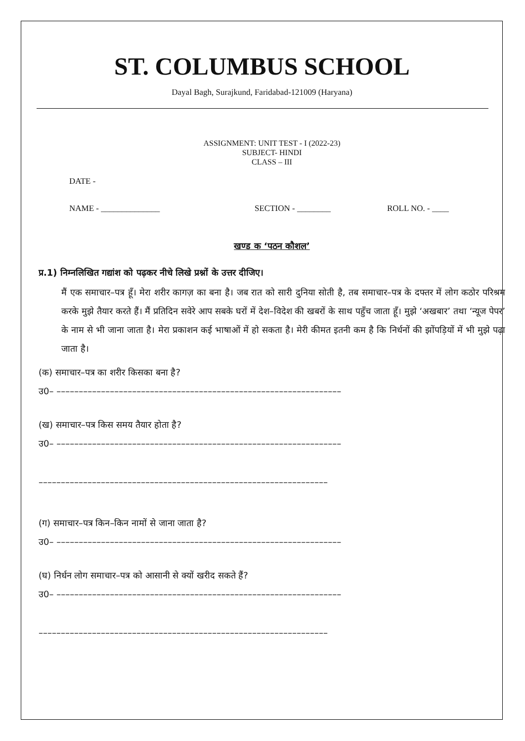ST. COLUMBUS SCHOOL
Dayal Bagh, Surajkund, Faridabad-121009 (Haryana)
ASSIGNMENT: UNIT TEST - I (2022-23)
SUBJECT- HINDI
CLASS – III
DATE -
NAME - ______________ SECTION - ________ ROLL NO. - ____
खण्ड क ‘पठन कौशल’
प्र.1) निम्नलिखित गद्यांश को पढ़कर नीचे लिखे प्रश्नों के उत्तर दीजिए।
मैं एक समाचार–पत्र हूँ। मेरा शरीर कागज़ का बना है। जब रात को सारी दुनिया सोती है, तब समाचार–पत्र के दफ्तर में लोग कठोर परिश्रम करके मुझे तैयार करते हैं। मैं प्रतिदिन सवेरे आप सबके घरों में देश–विदेश की खबरों के साथ पहुँच जाता हूँ। मुझे ‘अखबार’ तथा ‘न्यूज पेपर’ के नाम से भी जाना जाता है। मेरा प्रकाशन कई भाषाओं में हो सकता है। मेरी कीमत इतनी कम है कि निर्धनों की झोंपड़ियों में भी मुझे पढ़ा जाता है।
(क) समाचार–पत्र का शरीर किसका बना है?
उ0– ––––––––––––––––––––––––––––––––––––––––––––––––––––––––––––––––
(ख) समाचार–पत्र किस समय तैयार होता है?
उ0– ––––––––––––––––––––––––––––––––––––––––––––––––––––––––––––––––
–––––––––––––––––––––––––––––––––––––––––––––––––––––––––––––––––
(ग) समाचार–पत्र किन–किन नामों से जाना जाता है?
उ0– ––––––––––––––––––––––––––––––––––––––––––––––––––––––––––––––––
(घ) निर्धन लोग समाचार–पत्र को आसानी से क्यों खरीद सकते हैं?
उ0– ––––––––––––––––––––––––––––––––––––––––––––––––––––––––––––––––
–––––––––––––––––––––––––––––––––––––––––––––––––––––––––––––––––